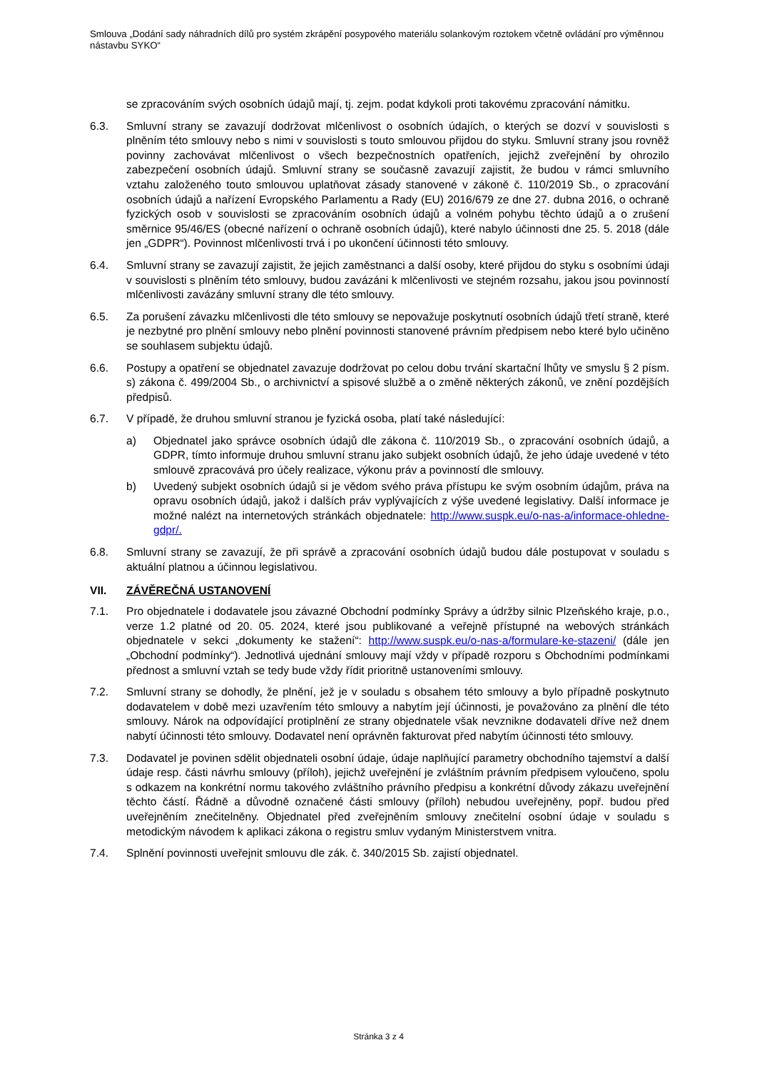Smlouva „Dodání sady náhradních dílů pro systém zkrápění posypového materiálu solankovým roztokem včetně ovládání pro výměnnou nástavbu SYKO“
se zpracováním svých osobních údajů mají, tj. zejm. podat kdykoli proti takovému zpracování námitku.
6.3. Smluvní strany se zavazují dodržovat mlčenlivost o osobních údajích, o kterých se dozví v souvislosti s plněním této smlouvy nebo s nimi v souvislosti s touto smlouvou přijdou do styku. Smluvní strany jsou rovněž povinny zachovávat mlčenlivost o všech bezpečnostních opatřeních, jejichž zveřejnění by ohrozilo zabezpečení osobních údajů. Smluvní strany se současně zavazují zajistit, že budou v rámci smluvního vztahu založeného touto smlouvou uplatňovat zásady stanovené v zákoně č. 110/2019 Sb., o zpracování osobních údajů a nařízení Evropského Parlamentu a Rady (EU) 2016/679 ze dne 27. dubna 2016, o ochraně fyzických osob v souvislosti se zpracováním osobních údajů a volném pohybu těchto údajů a o zrušení směrnice 95/46/ES (obecné nařízení o ochraně osobních údajů), které nabylo účinnosti dne 25. 5. 2018 (dále jen „GDPR“). Povinnost mlčenlivosti trvá i po ukončení účinnosti této smlouvy.
6.4. Smluvní strany se zavazují zajistit, že jejich zaměstnanci a další osoby, které přijdou do styku s osobními údaji v souvislosti s plněním této smlouvy, budou zavázáni k mlčenlivosti ve stejném rozsahu, jakou jsou povinností mlčenlivosti zavázány smluvní strany dle této smlouvy.
6.5. Za porušení závazku mlčenlivosti dle této smlouvy se nepovažuje poskytnutí osobních údajů třetí straně, které je nezbytné pro plnění smlouvy nebo plnění povinnosti stanovené právním předpisem nebo které bylo učiněno se souhlasem subjektu údajů.
6.6. Postupy a opatření se objednatel zavazuje dodržovat po celou dobu trvání skartační lhůty ve smyslu § 2 písm. s) zákona č. 499/2004 Sb., o archivnictví a spisové službě a o změně některých zákonů, ve znění pozdějších předpisů.
6.7. V případě, že druhou smluvní stranou je fyzická osoba, platí také následující:
a) Objednatel jako správce osobních údajů dle zákona č. 110/2019 Sb., o zpracování osobních údajů, a GDPR, tímto informuje druhou smluvní stranu jako subjekt osobních údajů, že jeho údaje uvedené v této smlouvě zpracovává pro účely realizace, výkonu práv a povinností dle smlouvy.
b) Uvedený subjekt osobních údajů si je vědom svého práva přístupu ke svým osobním údajům, práva na opravu osobních údajů, jakož i dalších práv vyplývajících z výše uvedené legislativy. Další informace je možné nalézt na internetových stránkách objednatele: http://www.suspk.eu/o-nas-a/informace-ohledne-gdpr/.
6.8. Smluvní strany se zavazují, že při správě a zpracování osobních údajů budou dále postupovat v souladu s aktuální platnou a účinnou legislativou.
VII. ZÁVĚREČNÁ USTANOVENÍ
7.1. Pro objednatele i dodavatele jsou závazné Obchodní podmínky Správy a údržby silnic Plzeňského kraje, p.o., verze 1.2 platné od 20. 05. 2024, které jsou publikované a veřejně přístupné na webových stránkách objednatele v sekci „dokumenty ke stažení“: http://www.suspk.eu/o-nas-a/formulare-ke-stazeni/ (dále jen „Obchodní podmínky“). Jednotlivá ujednání smlouvy mají vždy v případě rozporu s Obchodními podmínkami přednost a smluvní vztah se tedy bude vždy řídit prioritně ustanoveními smlouvy.
7.2. Smluvní strany se dohodly, že plnění, jež je v souladu s obsahem této smlouvy a bylo případně poskytnuto dodavatelem v době mezi uzavřením této smlouvy a nabytím její účinnosti, je považováno za plnění dle této smlouvy. Nárok na odpovídající protiplnění ze strany objednatele však nevznikne dodavateli dříve než dnem nabytí účinnosti této smlouvy. Dodavatel není oprávněn fakturovat před nabytím účinnosti této smlouvy.
7.3. Dodavatel je povinen sdělit objednateli osobní údaje, údaje naplňující parametry obchodního tajemství a další údaje resp. části návrhu smlouvy (příloh), jejichž uveřejnění je zvláštním právním předpisem vyloučeno, spolu s odkazem na konkrétní normu takového zvláštního právního předpisu a konkrétní důvody zákazu uveřejnění těchto částí. Řádně a důvodně označené části smlouvy (příloh) nebudou uveřejněny, popř. budou před uveřejněním znečitelněny. Objednatel před zveřejněním smlouvy znečitelní osobní údaje v souladu s metodickým návodem k aplikaci zákona o registru smluv vydaným Ministerstvem vnitra.
7.4. Splnění povinnosti uveřejnit smlouvu dle zák. č. 340/2015 Sb. zajistí objednatel.
Stránka 3 z 4